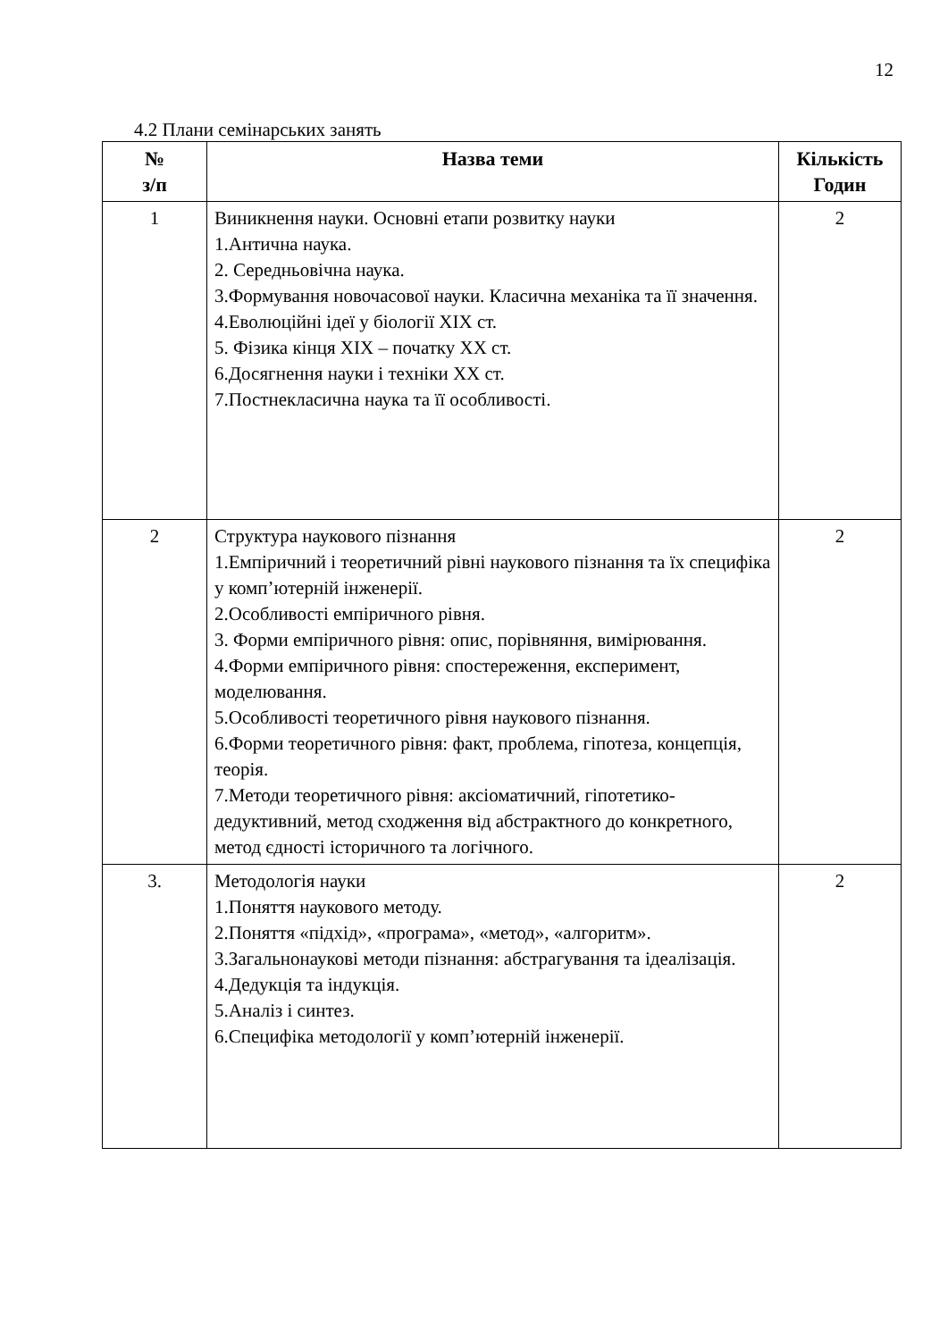12
4.2 Плани семінарських занять
| № з/п | Назва теми | Кількість Годин |
| --- | --- | --- |
| 1 | Виникнення науки. Основні етапи розвитку науки 1.Антична наука. 2. Середньовічна наука. 3.Формування новочасової науки. Класична механіка та її значення. 4.Еволюційні ідеї у біології XIX ст. 5. Фізика кінця XIX – початку XX ст. 6.Досягнення науки і техніки XX ст. 7.Постнекласична наука та її особливості. | 2 |
| 2 | Структура наукового пізнання 1.Емпіричний і теоретичний рівні наукового пізнання та їх специфіка у комп’ютерній інженерії. 2.Особливості емпіричного рівня. 3. Форми емпіричного рівня: опис, порівняння, вимірювання. 4.Форми емпіричного рівня: спостереження, експеримент, моделювання. 5.Особливості теоретичного рівня наукового пізнання. 6.Форми теоретичного рівня: факт, проблема, гіпотеза, концепція, теорія. 7.Методи теоретичного рівня: аксіоматичний, гіпотетико-дедуктивний, метод сходження від абстрактного до конкретного, метод єдності історичного та логічного. | 2 |
| 3. | Методологія науки 1.Поняття наукового методу. 2.Поняття «підхід», «програма», «метод», «алгоритм». 3.Загальнонаукові методи пізнання: абстрагування та ідеалізація. 4.Дедукція та індукція. 5.Аналіз і синтез. 6.Специфіка методології у комп’ютерній інженерії. | 2 |